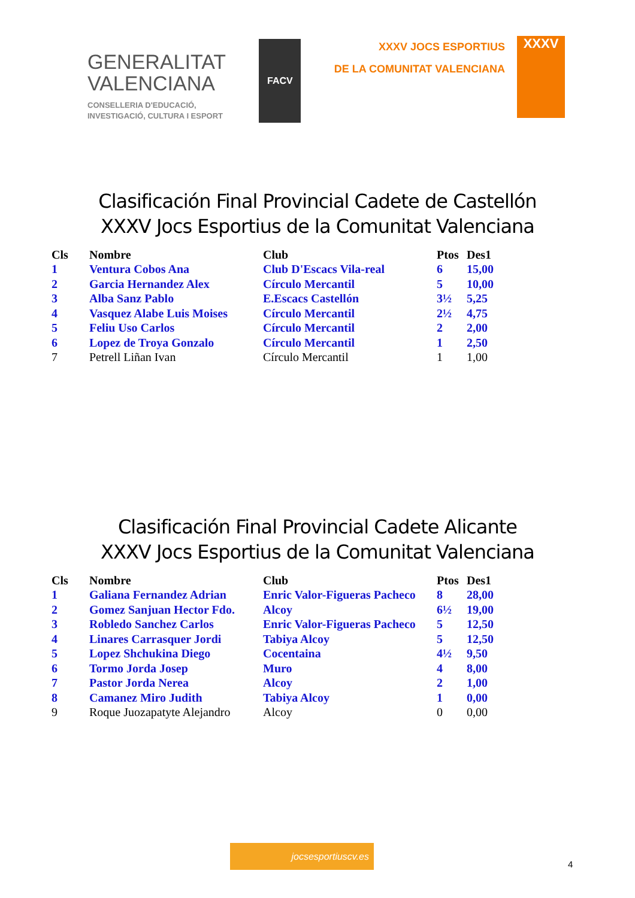GENERALITAT
VALENCIANA
CONSELLERIA D'EDUCACIÓ,
INVESTIGACIÓ, CULTURA I ESPORT
FACV
XXXV JOCS ESPORTIUS
DE LA COMUNITAT VALENCIANA
XXXV
Clasificación Final Provincial Cadete de Castellón
XXXV Jocs Esportius de la Comunitat Valenciana
| Cls | Nombre | Club | Ptos | Des1 |
| --- | --- | --- | --- | --- |
| 1 | Ventura Cobos Ana | Club D'Escacs Vila-real | 6 | 15,00 |
| 2 | Garcia Hernandez Alex | Círculo Mercantil | 5 | 10,00 |
| 3 | Alba Sanz Pablo | E.Escacs Castellón | 3½ | 5,25 |
| 4 | Vasquez Alabe Luis Moises | Círculo Mercantil | 2½ | 4,75 |
| 5 | Feliu Uso Carlos | Círculo Mercantil | 2 | 2,00 |
| 6 | Lopez de Troya Gonzalo | Círculo Mercantil | 1 | 2,50 |
| 7 | Petrell Liñan Ivan | Círculo Mercantil | 1 | 1,00 |
Clasificación Final Provincial Cadete Alicante
XXXV Jocs Esportius de la Comunitat Valenciana
| Cls | Nombre | Club | Ptos | Des1 |
| --- | --- | --- | --- | --- |
| 1 | Galiana Fernandez Adrian | Enric Valor-Figueras Pacheco | 8 | 28,00 |
| 2 | Gomez Sanjuan Hector Fdo. | Alcoy | 6½ | 19,00 |
| 3 | Robledo Sanchez Carlos | Enric Valor-Figueras Pacheco | 5 | 12,50 |
| 4 | Linares Carrasquer Jordi | Tabiya Alcoy | 5 | 12,50 |
| 5 | Lopez Shchukina Diego | Cocentaina | 4½ | 9,50 |
| 6 | Tormo Jorda Josep | Muro | 4 | 8,00 |
| 7 | Pastor Jorda Nerea | Alcoy | 2 | 1,00 |
| 8 | Camanez Miro Judith | Tabiya Alcoy | 1 | 0,00 |
| 9 | Roque Juozapatyte Alejandro | Alcoy | 0 | 0,00 |
jocsesportiuscv.es
4